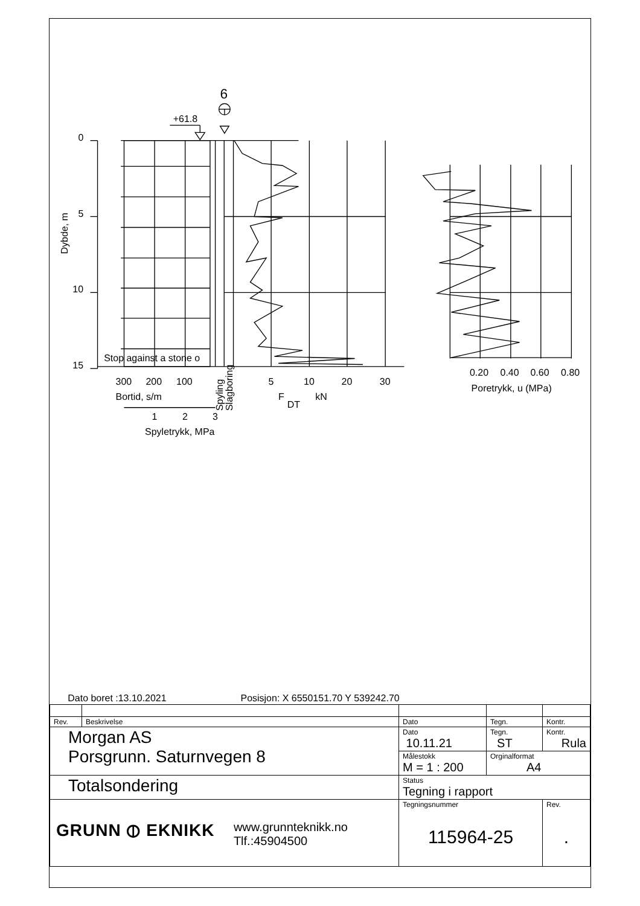6
+61.8
0
5
10
15
Dybde, m
Stop against a stone o
300
200
100
Bortid, s/m
1
2
3
Spyletrykk, MPa
Spyling
Slagboring
5
10
20
30
F
DT
kN
0.20
0.40
0.60
0.80
Poretrykk, u (MPa)
Dato boret :13.10.2021
Posisjon: X 6550151.70 Y 539242.70
| Rev. | Beskrivelse | Dato | Tegn. | Kontr. |
| Morgan AS Porsgrunn. Saturnvegen 8 | | Dato 10.11.21 | Tegn. ST | Kontr. Rula |
| | | Målestokk M = 1 : 200 | Orginalformat A4 | |
| Totalsondering | | Status Tegning i rapport | | |
| GRUNN ⦶ EKNIKK www.grunnteknikk.no Tlf.:45904500 | | Tegningsnummer 115964-25 | | Rev. . |